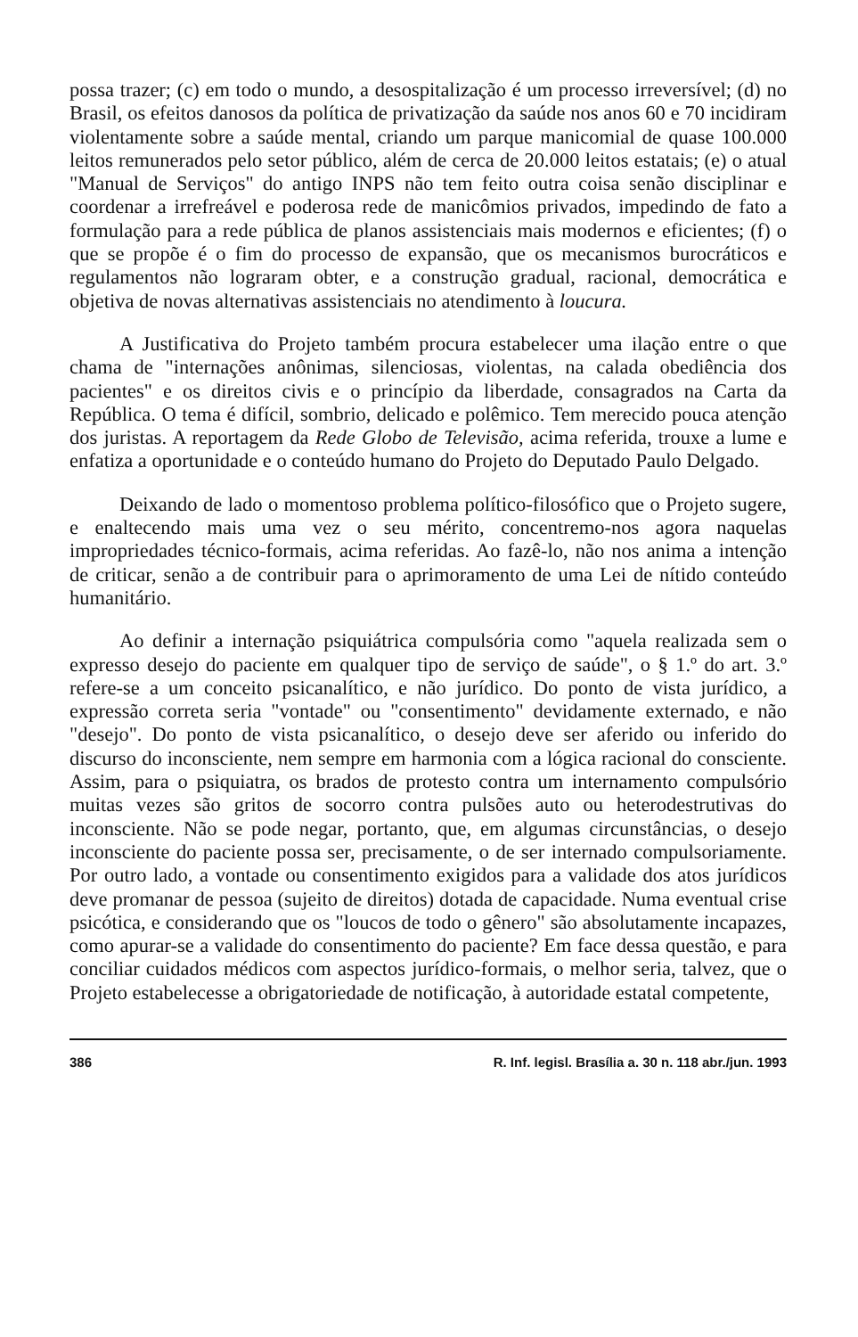possa trazer; (c) em todo o mundo, a desospitalização é um processo irreversível; (d) no Brasil, os efeitos danosos da política de privatização da saúde nos anos 60 e 70 incidiram violentamente sobre a saúde mental, criando um parque manicomial de quase 100.000 leitos remunerados pelo setor público, além de cerca de 20.000 leitos estatais; (e) o atual "Manual de Serviços" do antigo INPS não tem feito outra coisa senão disciplinar e coordenar a irrefreável e poderosa rede de manicômios privados, impedindo de fato a formulação para a rede pública de planos assistenciais mais modernos e eficientes; (f) o que se propõe é o fim do processo de expansão, que os mecanismos burocráticos e regulamentos não lograram obter, e a construção gradual, racional, democrática e objetiva de novas alternativas assistenciais no atendimento à loucura.
A Justificativa do Projeto também procura estabelecer uma ilação entre o que chama de "internações anônimas, silenciosas, violentas, na calada obediência dos pacientes" e os direitos civis e o princípio da liberdade, consagrados na Carta da República. O tema é difícil, sombrio, delicado e polêmico. Tem merecido pouca atenção dos juristas. A reportagem da Rede Globo de Televisão, acima referida, trouxe a lume e enfatiza a oportunidade e o conteúdo humano do Projeto do Deputado Paulo Delgado.
Deixando de lado o momentoso problema político-filosófico que o Projeto sugere, e enaltecendo mais uma vez o seu mérito, concentremo-nos agora naquelas impropriedades técnico-formais, acima referidas. Ao fazê-lo, não nos anima a intenção de criticar, senão a de contribuir para o aprimoramento de uma Lei de nítido conteúdo humanitário.
Ao definir a internação psiquiátrica compulsória como "aquela realizada sem o expresso desejo do paciente em qualquer tipo de serviço de saúde", o § 1.º do art. 3.º refere-se a um conceito psicanalítico, e não jurídico. Do ponto de vista jurídico, a expressão correta seria "vontade" ou "consentimento" devidamente externado, e não "desejo". Do ponto de vista psicanalítico, o desejo deve ser aferido ou inferido do discurso do inconsciente, nem sempre em harmonia com a lógica racional do consciente. Assim, para o psiquiatra, os brados de protesto contra um internamento compulsório muitas vezes são gritos de socorro contra pulsões auto ou heterodestrutivas do inconsciente. Não se pode negar, portanto, que, em algumas circunstâncias, o desejo inconsciente do paciente possa ser, precisamente, o de ser internado compulsoriamente. Por outro lado, a vontade ou consentimento exigidos para a validade dos atos jurídicos deve promanar de pessoa (sujeito de direitos) dotada de capacidade. Numa eventual crise psicótica, e considerando que os "loucos de todo o gênero" são absolutamente incapazes, como apurar-se a validade do consentimento do paciente? Em face dessa questão, e para conciliar cuidados médicos com aspectos jurídico-formais, o melhor seria, talvez, que o Projeto estabelecesse a obrigatoriedade de notificação, à autoridade estatal competente,
386 R. Inf. legisl. Brasília a. 30 n. 118 abr./jun. 1993